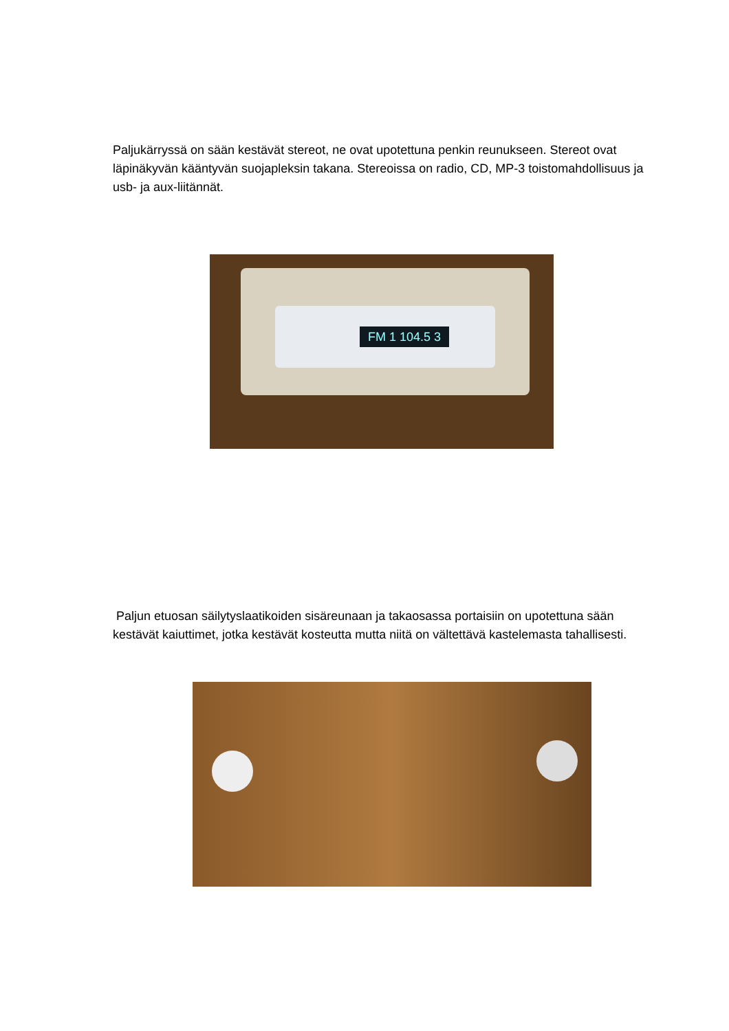Paljukärryssä on sään kestävät stereot, ne ovat upotettuna penkin reunukseen. Stereot ovat läpinäkyvän kääntyvän suojapleksin takana. Stereoissa on radio, CD, MP-3 toistomahdollisuus ja usb- ja aux-liitännät.
FM 1 104.5 3
Paljun etuosan säilytyslaatikoiden sisäreunaan ja takaosassa portaisiin on upotettuna sään kestävät kaiuttimet, jotka kestävät kosteutta mutta niitä on vältettävä kastelemasta tahallisesti.